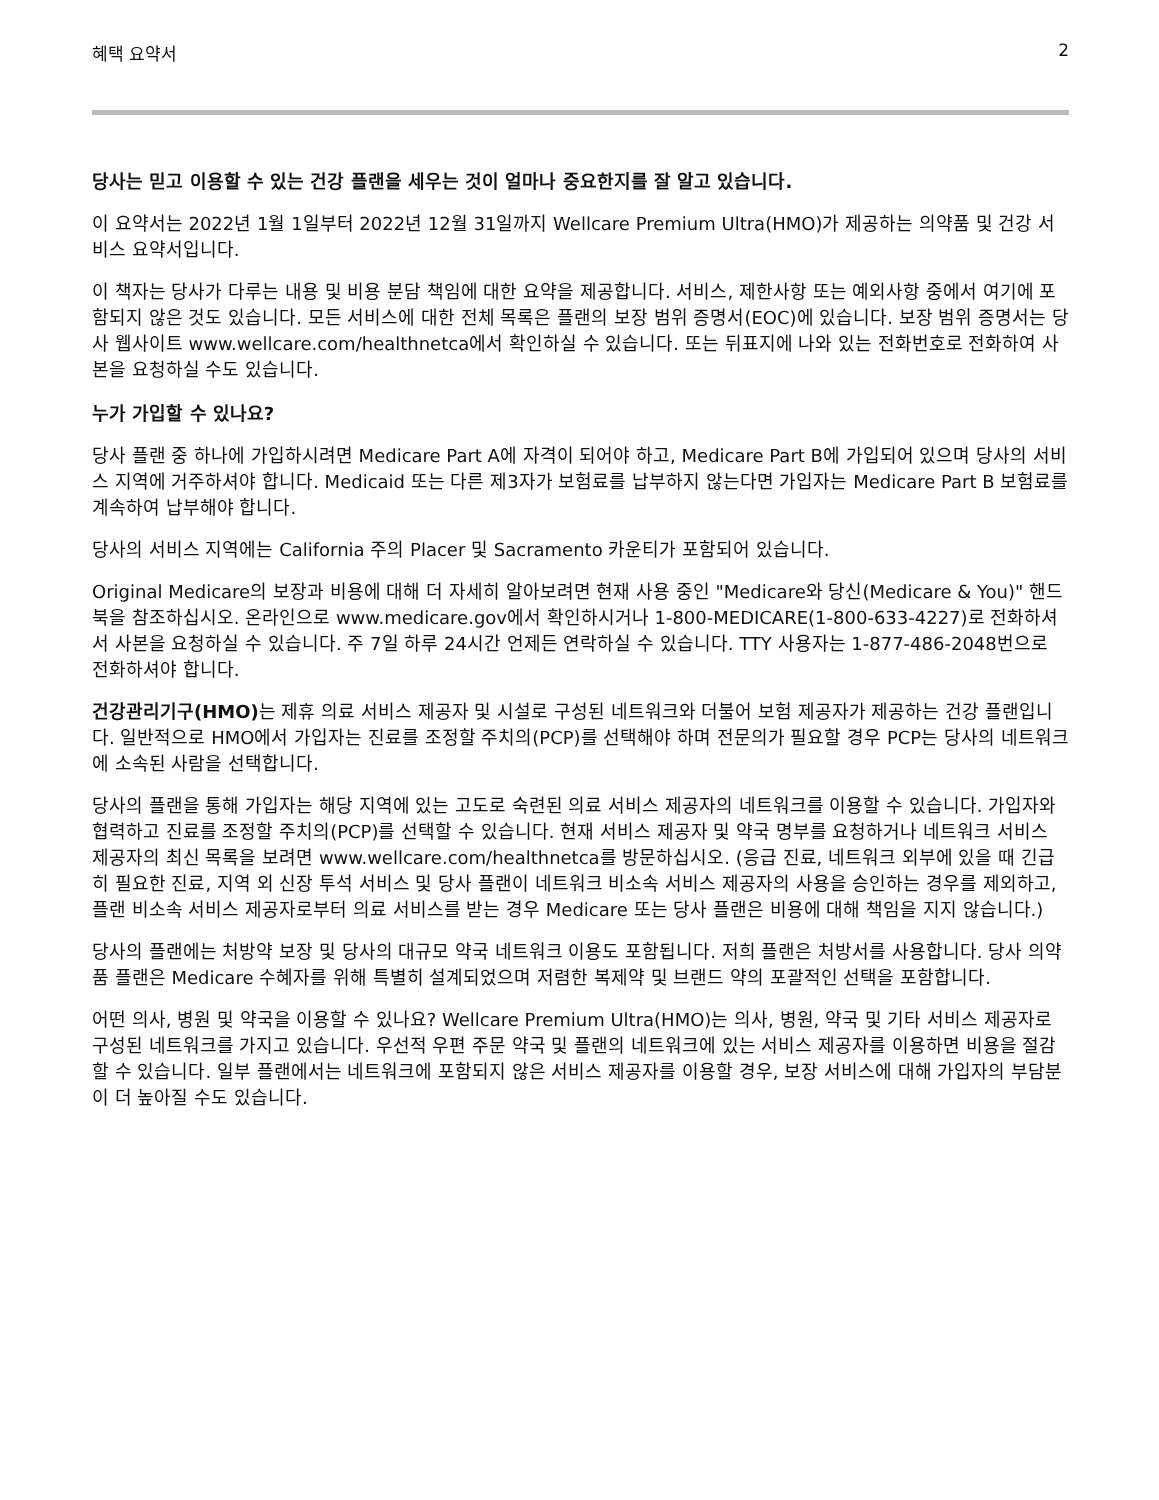혜택 요약서 2
당사는 믿고 이용할 수 있는 건강 플랜을 세우는 것이 얼마나 중요한지를 잘 알고 있습니다.
이 요약서는 2022년 1월 1일부터 2022년 12월 31일까지 Wellcare Premium Ultra(HMO)가 제공하는 의약품 및 건강 서비스 요약서입니다.
이 책자는 당사가 다루는 내용 및 비용 분담 책임에 대한 요약을 제공합니다. 서비스, 제한사항 또는 예외사항 중에서 여기에 포함되지 않은 것도 있습니다. 모든 서비스에 대한 전체 목록은 플랜의 보장 범위 증명서(EOC)에 있습니다. 보장 범위 증명서는 당사 웹사이트 www.wellcare.com/healthnetca에서 확인하실 수 있습니다. 또는 뒤표지에 나와 있는 전화번호로 전화하여 사본을 요청하실 수도 있습니다.
누가 가입할 수 있나요?
당사 플랜 중 하나에 가입하시려면 Medicare Part A에 자격이 되어야 하고, Medicare Part B에 가입되어 있으며 당사의 서비스 지역에 거주하셔야 합니다. Medicaid 또는 다른 제3자가 보험료를 납부하지 않는다면 가입자는 Medicare Part B 보험료를 계속하여 납부해야 합니다.
당사의 서비스 지역에는 California 주의 Placer 및 Sacramento 카운티가 포함되어 있습니다.
Original Medicare의 보장과 비용에 대해 더 자세히 알아보려면 현재 사용 중인 "Medicare와 당신(Medicare & You)" 핸드북을 참조하십시오. 온라인으로 www.medicare.gov에서 확인하시거나 1-800-MEDICARE(1-800-633-4227)로 전화하셔서 사본을 요청하실 수 있습니다. 주 7일 하루 24시간 언제든 연락하실 수 있습니다. TTY 사용자는 1-877-486-2048번으로 전화하셔야 합니다.
건강관리기구(HMO) 는 제휴 의료 서비스 제공자 및 시설로 구성된 네트워크와 더불어 보험 제공자가 제공하는 건강 플랜입니다. 일반적으로 HMO에서 가입자는 진료를 조정할 주치의(PCP)를 선택해야 하며 전문의가 필요할 경우 PCP는 당사의 네트워크에 소속된 사람을 선택합니다.
당사의 플랜을 통해 가입자는 해당 지역에 있는 고도로 숙련된 의료 서비스 제공자의 네트워크를 이용할 수 있습니다. 가입자와 협력하고 진료를 조정할 주치의(PCP)를 선택할 수 있습니다. 현재 서비스 제공자 및 약국 명부를 요청하거나 네트워크 서비스 제공자의 최신 목록을 보려면 www.wellcare.com/healthnetca를 방문하십시오. (응급 진료, 네트워크 외부에 있을 때 긴급히 필요한 진료, 지역 외 신장 투석 서비스 및 당사 플랜이 네트워크 비소속 서비스 제공자의 사용을 승인하는 경우를 제외하고, 플랜 비소속 서비스 제공자로부터 의료 서비스를 받는 경우 Medicare 또는 당사 플랜은 비용에 대해 책임을 지지 않습니다.)
당사의 플랜에는 처방약 보장 및 당사의 대규모 약국 네트워크 이용도 포함됩니다. 저희 플랜은 처방서를 사용합니다. 당사 의약품 플랜은 Medicare 수혜자를 위해 특별히 설계되었으며 저렴한 복제약 및 브랜드 약의 포괄적인 선택을 포함합니다.
어떤 의사, 병원 및 약국을 이용할 수 있나요? Wellcare Premium Ultra(HMO)는 의사, 병원, 약국 및 기타 서비스 제공자로 구성된 네트워크를 가지고 있습니다. 우선적 우편 주문 약국 및 플랜의 네트워크에 있는 서비스 제공자를 이용하면 비용을 절감할 수 있습니다. 일부 플랜에서는 네트워크에 포함되지 않은 서비스 제공자를 이용할 경우, 보장 서비스에 대해 가입자의 부담분이 더 높아질 수도 있습니다.